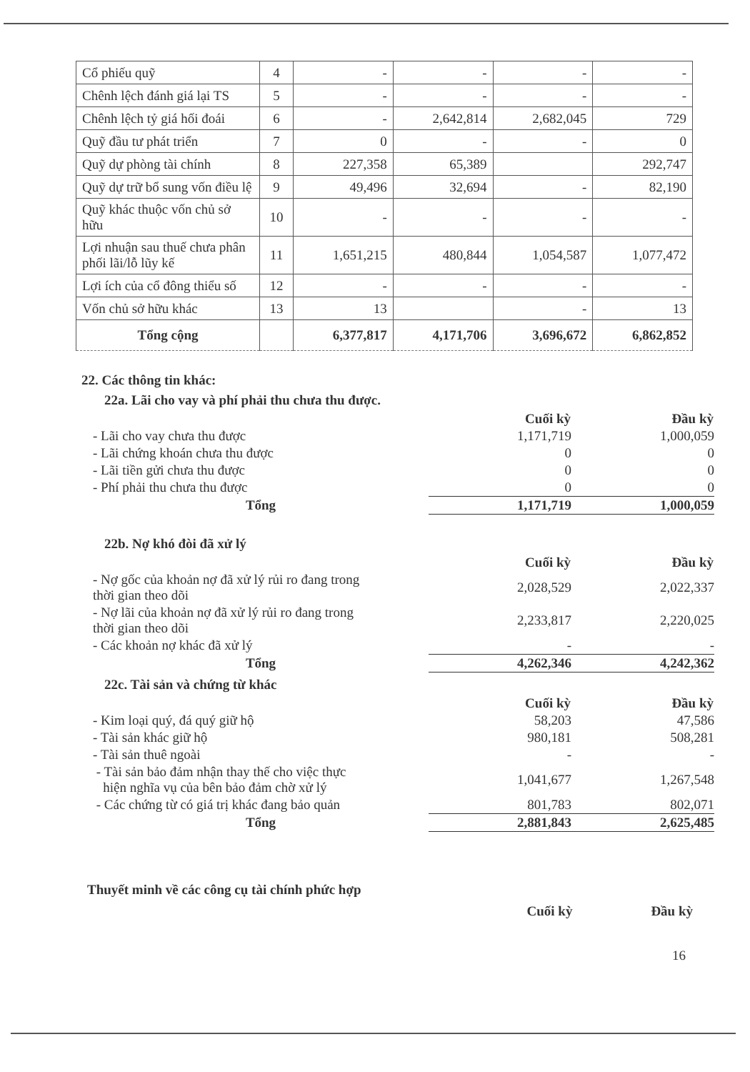| Cổ phiếu quỹ | 4 | - | - | - | - |
| Chênh lệch đánh giá lại TS | 5 | - | - | - | - |
| Chênh lệch tỷ giá hối đoái | 6 | - | 2,642,814 | 2,682,045 | 729 |
| Quỹ đầu tư phát triển | 7 | 0 | - | - | 0 |
| Quỹ dự phòng tài chính | 8 | 227,358 | 65,389 | | 292,747 |
| Quỹ dự trữ bổ sung vốn điều lệ | 9 | 49,496 | 32,694 | - | 82,190 |
| Quỹ khác thuộc vốn chủ sở hữu | 10 | - | - | - | - |
| Lợi nhuận sau thuế chưa phân phối lãi/lỗ lũy kế | 11 | 1,651,215 | 480,844 | 1,054,587 | 1,077,472 |
| Lợi ích của cổ đông thiểu số | 12 | - | - | - | - |
| Vốn chủ sở hữu khác | 13 | 13 | | - | 13 |
| Tổng cộng | | 6,377,817 | 4,171,706 | 3,696,672 | 6,862,852 |
22. Các thông tin khác:
22a. Lãi cho vay và phí phải thu chưa thu được.
| | Cuối kỳ | Đầu kỳ |
| - Lãi cho vay chưa thu được | 1,171,719 | 1,000,059 |
| - Lãi chứng khoán chưa thu được | 0 | 0 |
| - Lãi tiền gửi chưa thu được | 0 | 0 |
| - Phí phải thu chưa thu được | 0 | 0 |
| Tổng | 1,171,719 | 1,000,059 |
22b. Nợ khó đòi đã xử lý
| | Cuối kỳ | Đầu kỳ |
| - Nợ gốc của khoản nợ đã xử lý rủi ro đang trong thời gian theo dõi | 2,028,529 | 2,022,337 |
| - Nợ lãi của khoản nợ đã xử lý rủi ro đang trong thời gian theo dõi | 2,233,817 | 2,220,025 |
| - Các khoản nợ khác đã xử lý | - | - |
| Tổng | 4,262,346 | 4,242,362 |
22c. Tài sản và chứng từ khác
| | Cuối kỳ | Đầu kỳ |
| - Kim loại quý, đá quý giữ hộ | 58,203 | 47,586 |
| - Tài sản khác giữ hộ | 980,181 | 508,281 |
| - Tài sản thuê ngoài | - | - |
| - Tài sản bảo đảm nhận thay thế cho việc thực hiện nghĩa vụ của bên bảo đảm chờ xử lý | 1,041,677 | 1,267,548 |
| - Các chứng từ có giá trị khác đang bảo quản | 801,783 | 802,071 |
| Tổng | 2,881,843 | 2,625,485 |
Thuyết minh về các công cụ tài chính phức hợp
Cuối kỳ Đầu kỳ
16